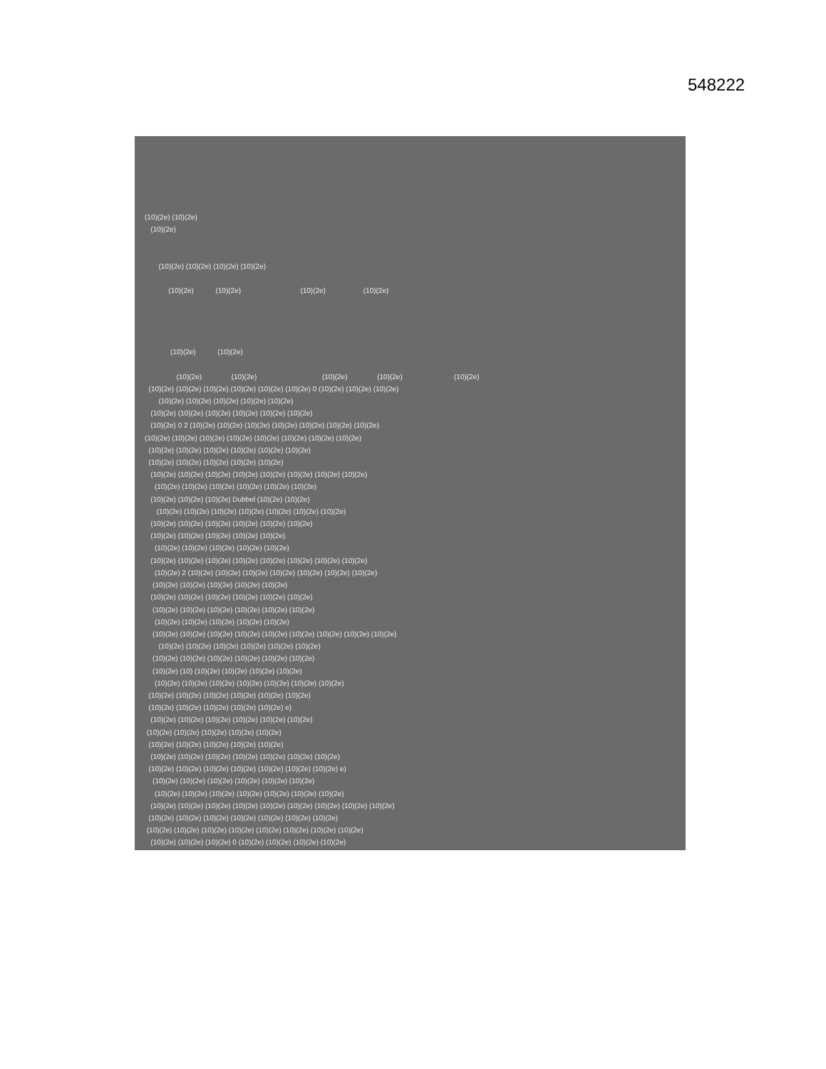548222
(10)(2e) (10)(2e)
(10)(2e)
(10)(2e) (10)(2e) (10)(2e) (10)(2e)
(10)(2e) (10)(2e) (10)(2e) (10)(2e)
(10)(2e) (10)(2e)
(10)(2e) (10)(2e) (10)(2e) (10)(2e) (10)(2e)
(10)(2e) (10)(2e) (10)(2e) (10)(2e) (10)(2e) (10)(2e) 0 (10)(2e) (10)(2e) (10)(2e)
(10)(2e) (10)(2e) (10)(2e) (10)(2e) (10)(2e)
(10)(2e) (10)(2e) (10)(2e) (10)(2e) (10)(2e) (10)(2e)
(10)(2e) 0 2 (10)(2e) (10)(2e) (10)(2e) (10)(2e) (10)(2e) (10)(2e) (10)(2e)
(10)(2e) (10)(2e) (10)(2e) (10)(2e) (10)(2e) (10)(2e) (10)(2e) (10)(2e)
(10)(2e) (10)(2e) (10)(2e) (10)(2e) (10)(2e) (10)(2e)
(10)(2e) (10)(2e) (10)(2e) (10)(2e) (10)(2e)
(10)(2e) (10)(2e) (10)(2e) (10)(2e) (10)(2e) (10)(2e) (10)(2e) (10)(2e)
(10)(2e) (10)(2e) (10)(2e) (10)(2e) (10)(2e) (10)(2e)
(10)(2e) (10)(2e) (10)(2e) Dubbel (10)(2e) (10)(2e)
(10)(2e) (10)(2e) (10)(2e) (10)(2e) (10)(2e) (10)(2e) (10)(2e)
(10)(2e) (10)(2e) (10)(2e) (10)(2e) (10)(2e) (10)(2e)
(10)(2e) (10)(2e) (10)(2e) (10)(2e) (10)(2e)
(10)(2e) (10)(2e) (10)(2e) (10)(2e) (10)(2e)
(10)(2e) (10)(2e) (10)(2e) (10)(2e) (10)(2e) (10)(2e) (10)(2e) (10)(2e)
(10)(2e) 2 (10)(2e) (10)(2e) (10)(2e) (10)(2e) (10)(2e) (10)(2e) (10)(2e)
(10)(2e) (10)(2e) (10)(2e) (10)(2e) (10)(2e)
(10)(2e) (10)(2e) (10)(2e) (10)(2e) (10)(2e) (10)(2e)
(10)(2e) (10)(2e) (10)(2e) (10)(2e) (10)(2e) (10)(2e)
(10)(2e) (10)(2e) (10)(2e) (10)(2e) (10)(2e)
(10)(2e) (10)(2e) (10)(2e) (10)(2e) (10)(2e) (10)(2e) (10)(2e) (10)(2e) (10)(2e)
(10)(2e) (10)(2e) (10)(2e) (10)(2e) (10)(2e) (10)(2e)
(10)(2e) (10)(2e) (10)(2e) (10)(2e) (10)(2e) (10)(2e)
(10)(2e) (10) (10)(2e) (10)(2e) (10)(2e) (10)(2e)
(10)(2e) (10)(2e) (10)(2e) (10)(2e) (10)(2e) (10)(2e) (10)(2e)
(10)(2e) (10)(2e) (10)(2e) (10)(2e) (10)(2e) (10)(2e)
(10)(2e) (10)(2e) (10)(2e) (10)(2e) (10)(2e) e)
(10)(2e) (10)(2e) (10)(2e) (10)(2e) (10)(2e) (10)(2e)
(10)(2e) (10)(2e) (10)(2e) (10)(2e) (10)(2e)
(10)(2e) (10)(2e) (10)(2e) (10)(2e) (10)(2e)
(10)(2e) (10)(2e) (10)(2e) (10)(2e) (10)(2e) (10)(2e) (10)(2e)
(10)(2e) (10)(2e) (10)(2e) (10)(2e) (10)(2e) (10)(2e) (10)(2e) e)
(10)(2e) (10)(2e) (10)(2e) (10)(2e) (10)(2e) (10)(2e)
(10)(2e) (10)(2e) (10)(2e) (10)(2e) (10)(2e) (10)(2e) (10)(2e)
(10)(2e) (10)(2e) (10)(2e) (10)(2e) (10)(2e) (10)(2e) (10)(2e) (10)(2e) (10)(2e)
(10)(2e) (10)(2e) (10)(2e) (10)(2e) (10)(2e) (10)(2e) (10)(2e)
(10)(2e) (10)(2e) (10)(2e) (10)(2e) (10)(2e) (10)(2e) (10)(2e) (10)(2e)
(10)(2e) (10)(2e) (10)(2e) 0 (10)(2e) (10)(2e) (10)(2e) (10)(2e)